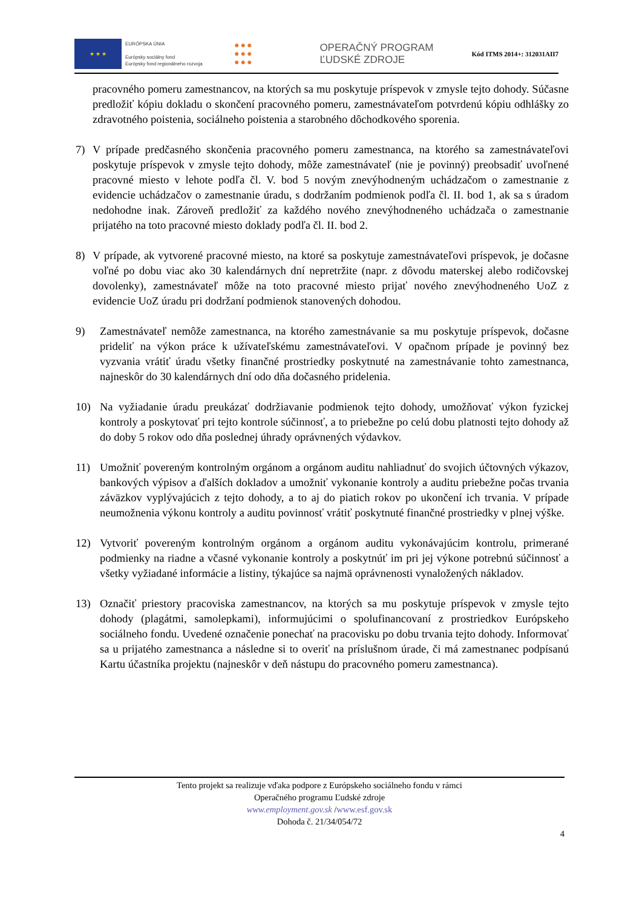★ ★ ★
EURÓPSKA ÚNIA
Európsky sociálny fond
Európsky fond regionálneho rozvoja
●●●
●●●
●●●
OPERAČNÝ PROGRAM
ĽUDSKÉ ZDROJE
Kód ITMS 2014+: 312031AII7
pracovného pomeru zamestnancov, na ktorých sa mu poskytuje príspevok v zmysle tejto dohody. Súčasne predložiť kópiu dokladu o skončení pracovného pomeru, zamestnávateľom potvrdenú kópiu odhlášky zo zdravotného poistenia, sociálneho poistenia a starobného dôchodkového sporenia.
7) V prípade predčasného skončenia pracovného pomeru zamestnanca, na ktorého sa zamestnávateľovi poskytuje príspevok v zmysle tejto dohody, môže zamestnávateľ (nie je povinný) preobsadiť uvoľnené pracovné miesto v lehote podľa čl. V. bod 5 novým znevýhodneným uchádzačom o zamestnanie z evidencie uchádzačov o zamestnanie úradu, s dodržaním podmienok podľa čl. II. bod 1, ak sa s úradom nedohodne inak. Zároveň predložiť za každého nového znevýhodneného uchádzača o zamestnanie prijatého na toto pracovné miesto doklady podľa čl. II. bod 2.
8) V prípade, ak vytvorené pracovné miesto, na ktoré sa poskytuje zamestnávateľovi príspevok, je dočasne voľné po dobu viac ako 30 kalendárnych dní nepretržite (napr. z dôvodu materskej alebo rodičovskej dovolenky), zamestnávateľ môže na toto pracovné miesto prijať nového znevýhodneného UoZ z evidencie UoZ úradu pri dodržaní podmienok stanovených dohodou.
9) Zamestnávateľ nemôže zamestnanca, na ktorého zamestnávanie sa mu poskytuje príspevok, dočasne prideliť na výkon práce k užívateľskému zamestnávateľovi. V opačnom prípade je povinný bez vyzvania vrátiť úradu všetky finančné prostriedky poskytnuté na zamestnávanie tohto zamestnanca, najneskôr do 30 kalendárnych dní odo dňa dočasného pridelenia.
10) Na vyžiadanie úradu preukázať dodržiavanie podmienok tejto dohody, umožňovať výkon fyzickej kontroly a poskytovať pri tejto kontrole súčinnosť, a to priebežne po celú dobu platnosti tejto dohody až do doby 5 rokov odo dňa poslednej úhrady oprávnených výdavkov.
11) Umožniť povereným kontrolným orgánom a orgánom auditu nahliadnuť do svojich účtovných výkazov, bankových výpisov a ďalších dokladov a umožniť vykonanie kontroly a auditu priebežne počas trvania záväzkov vyplývajúcich z tejto dohody, a to aj do piatich rokov po ukončení ich trvania. V prípade neumožnenia výkonu kontroly a auditu povinnosť vrátiť poskytnuté finančné prostriedky v plnej výške.
12) Vytvoriť povereným kontrolným orgánom a orgánom auditu vykonávajúcim kontrolu, primerané podmienky na riadne a včasné vykonanie kontroly a poskytnúť im pri jej výkone potrebnú súčinnosť a všetky vyžiadané informácie a listiny, týkajúce sa najmä oprávnenosti vynaložených nákladov.
13) Označiť priestory pracoviska zamestnancov, na ktorých sa mu poskytuje príspevok v zmysle tejto dohody (plagátmi, samolepkami), informujúcimi o spolufinancovaní z prostriedkov Európskeho sociálneho fondu. Uvedené označenie ponechať na pracovisku po dobu trvania tejto dohody. Informovať sa u prijatého zamestnanca a následne si to overiť na príslušnom úrade, či má zamestnanec podpísanú Kartu účastníka projektu (najneskôr v deň nástupu do pracovného pomeru zamestnanca).
Tento projekt sa realizuje vďaka podpore z Európskeho sociálneho fondu v rámci
Operačného programu Ľudské zdroje
www.employment.gov.sk /www.esf.gov.sk
Dohoda č. 21/34/054/72
4